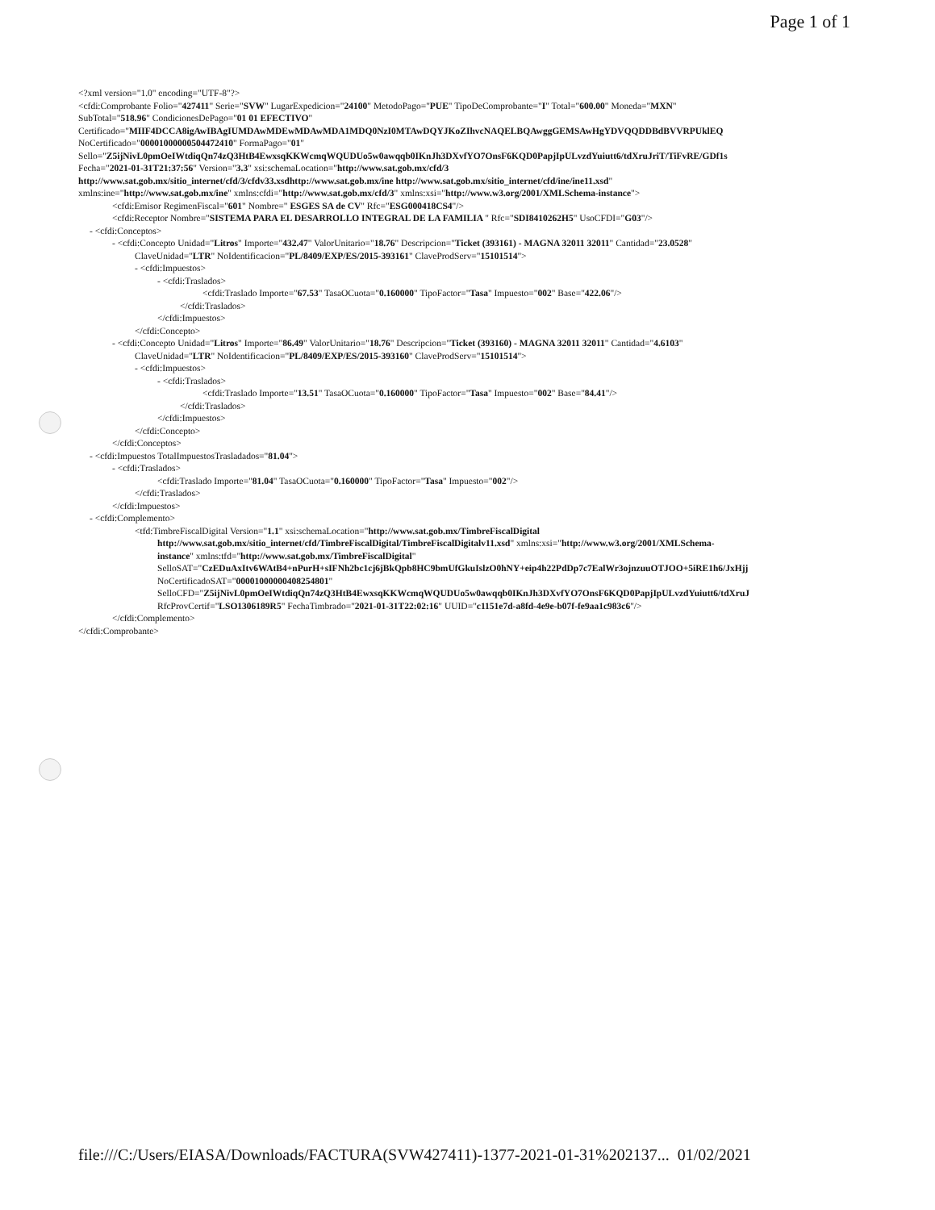Page 1 of 1
<?xml version="1.0" encoding="UTF-8"?>
<cfdi:Comprobante Folio="427411" Serie="SVW" LugarExpedicion="24100" MetodoPago="PUE" TipoDeComprobante="I" Total="600.00" Moneda="MXN"
SubTotal="518.96" CondicionesDePago="01 01 EFECTIVO"
Certificado="MIIF4DCCA8igAwIBAgIUMDAwMDEwMDAwMDA1MDQ0NzI0MTAwDQYJKoZIhvcNAQELBQAwggGEMSAwHgYDVQQDDBdBVVRPUklEQ
NoCertificado="00001000000504472410" FormaPago="01"
Sello="Z5ijNivL0pmOeIWtdiqQn74zQ3HtB4EwxsqKKWcmqWQUDUo5w0awqqb0IKnJh3DXvfYO7OnsF6KQD0PapjIpULvzdYuiutt6/tdXruJriT/TiFvRE/GDf1s
Fecha="2021-01-31T21:37:56" Version="3.3" xsi:schemaLocation="http://www.sat.gob.mx/cfd/3
http://www.sat.gob.mx/sitio_internet/cfd/3/cfdv33.xsdhttp://www.sat.gob.mx/ine http://www.sat.gob.mx/sitio_internet/cfd/ine/ine11.xsd"
xmlns:ine="http://www.sat.gob.mx/ine" xmlns:cfdi="http://www.sat.gob.mx/cfd/3" xmlns:xsi="http://www.w3.org/2001/XMLSchema-instance">
<cfdi:Emisor RegimenFiscal="601" Nombre=" ESGES SA de CV" Rfc="ESG000418CS4"/>
<cfdi:Receptor Nombre="SISTEMA PARA EL DESARROLLO INTEGRAL DE LA FAMILIA " Rfc="SDI8410262H5" UsoCFDI="G03"/>
- <cfdi:Conceptos>
- <cfdi:Concepto Unidad="Litros" Importe="432.47" ValorUnitario="18.76" Descripcion="Ticket (393161) - MAGNA 32011 32011" Cantidad="23.0528"
ClaveUnidad="LTR" NoIdentificacion="PL/8409/EXP/ES/2015-393161" ClaveProdServ="15101514">
- <cfdi:Impuestos>
- <cfdi:Traslados>
<cfdi:Traslado Importe="67.53" TasaOCuota="0.160000" TipoFactor="Tasa" Impuesto="002" Base="422.06"/>
</cfdi:Traslados>
</cfdi:Impuestos>
</cfdi:Concepto>
- <cfdi:Concepto Unidad="Litros" Importe="86.49" ValorUnitario="18.76" Descripcion="Ticket (393160) - MAGNA 32011 32011" Cantidad="4.6103"
ClaveUnidad="LTR" NoIdentificacion="PL/8409/EXP/ES/2015-393160" ClaveProdServ="15101514">
- <cfdi:Impuestos>
- <cfdi:Traslados>
<cfdi:Traslado Importe="13.51" TasaOCuota="0.160000" TipoFactor="Tasa" Impuesto="002" Base="84.41"/>
</cfdi:Traslados>
</cfdi:Impuestos>
</cfdi:Concepto>
</cfdi:Conceptos>
- <cfdi:Impuestos TotalImpuestosTrasladados="81.04">
- <cfdi:Traslados>
<cfdi:Traslado Importe="81.04" TasaOCuota="0.160000" TipoFactor="Tasa" Impuesto="002"/>
</cfdi:Traslados>
</cfdi:Impuestos>
- <cfdi:Complemento>
<tfd:TimbreFiscalDigital Version="1.1" xsi:schemaLocation="http://www.sat.gob.mx/TimbreFiscalDigital
http://www.sat.gob.mx/sitio_internet/cfd/TimbreFiscalDigital/TimbreFiscalDigitalv11.xsd" xmlns:xsi="http://www.w3.org/2001/XMLSchema-
instance" xmlns:tfd="http://www.sat.gob.mx/TimbreFiscalDigital"
SelloSAT="CzEDuAxItv6WAtB4+nPurH+sIFNh2bc1cj6jBkQpb8HC9bmUfGkuIslzO0hNY+eip4h22PdDp7c7EalWr3ojnzuuOTJOO+5iRE1h6/JxHjj
NoCertificadoSAT="00001000000408254801"
SelloCFD="Z5ijNivL0pmOeIWtdiqQn74zQ3HtB4EwxsqKKWcmqWQUDUo5w0awqqb0IKnJh3DXvfYO7OnsF6KQD0PapjIpULvzdYuiutt6/tdXruJ
RfcProvCertif="LSO1306189R5" FechaTimbrado="2021-01-31T22:02:16" UUID="c1151e7d-a8fd-4e9e-b07f-fe9aa1c983c6"/>
</cfdi:Complemento>
</cfdi:Comprobante>
file:///C:/Users/EIASA/Downloads/FACTURA(SVW427411)-1377-2021-01-31%202137... 01/02/2021